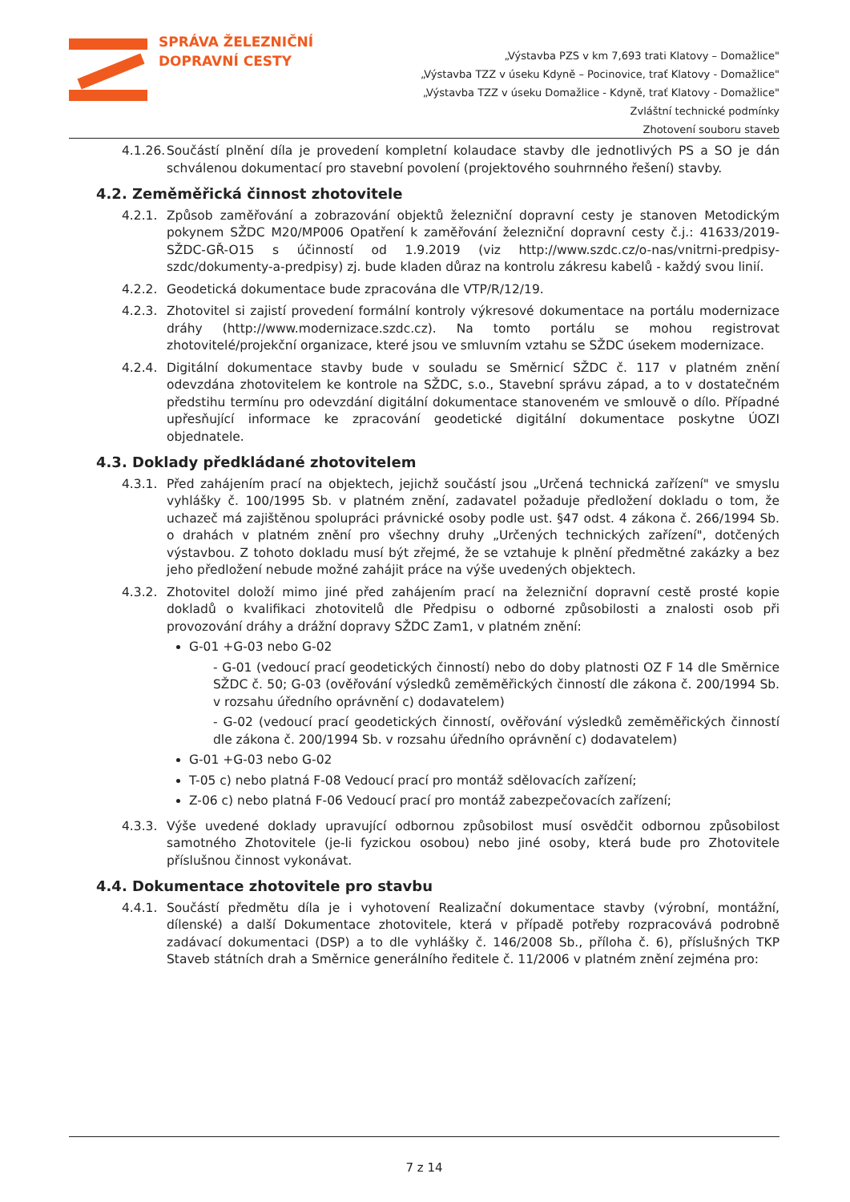SPRÁVA ŽELEZNIČNÍ
DOPRAVNÍ CESTY
„Výstavba PZS v km 7,693 trati Klatovy – Domažlice"
„Výstavba TZZ v úseku Kdyně – Pocinovice, trať Klatovy - Domažlice"
„Výstavba TZZ v úseku Domažlice - Kdyně, trať Klatovy - Domažlice"
Zvláštní technické podmínky
Zhotovení souboru staveb
4.1.26.
Součástí plnění díla je provedení kompletní kolaudace stavby dle jednotlivých PS a SO je dán schválenou dokumentací pro stavební povolení (projektového souhrnného řešení) stavby.
4.2. Zeměměřická činnost zhotovitele
4.2.1. Způsob zaměřování a zobrazování objektů železniční dopravní cesty je stanoven Metodickým pokynem SŽDC M20/MP006 Opatření k zaměřování železniční dopravní cesty č.j.: 41633/2019-SŽDC-GŘ-O15 s účinností od 1.9.2019 (viz http://www.szdc.cz/o-nas/vnitrni-predpisy-szdc/dokumenty-a-predpisy) zj. bude kladen důraz na kontrolu zákresu kabelů - každý svou linií.
4.2.2. Geodetická dokumentace bude zpracována dle VTP/R/12/19.
4.2.3. Zhotovitel si zajistí provedení formální kontroly výkresové dokumentace na portálu modernizace dráhy (http://www.modernizace.szdc.cz). Na tomto portálu se mohou registrovat zhotovitelé/projekční organizace, které jsou ve smluvním vztahu se SŽDC úsekem modernizace.
4.2.4. Digitální dokumentace stavby bude v souladu se Směrnicí SŽDC č. 117 v platném znění odevzdána zhotovitelem ke kontrole na SŽDC, s.o., Stavební správu západ, a to v dostatečném předstihu termínu pro odevzdání digitální dokumentace stanoveném ve smlouvě o dílo. Případné upřesňující informace ke zpracování geodetické digitální dokumentace poskytne ÚOZI objednatele.
4.3. Doklady předkládané zhotovitelem
4.3.1. Před zahájením prací na objektech, jejichž součástí jsou „Určená technická zařízení" ve smyslu vyhlášky č. 100/1995 Sb. v platném znění, zadavatel požaduje předložení dokladu o tom, že uchazeč má zajištěnou spolupráci právnické osoby podle ust. §47 odst. 4 zákona č. 266/1994 Sb. o drahách v platném znění pro všechny druhy „Určených technických zařízení", dotčených výstavbou. Z tohoto dokladu musí být zřejmé, že se vztahuje k plnění předmětné zakázky a bez jeho předložení nebude možné zahájit práce na výše uvedených objektech.
4.3.2. Zhotovitel doloží mimo jiné před zahájením prací na železniční dopravní cestě prosté kopie dokladů o kvalifikaci zhotovitelů dle Předpisu o odborné způsobilosti a znalosti osob při provozování dráhy a drážní dopravy SŽDC Zam1, v platném znění:
G-01 +G-03 nebo G-02
- G-01 (vedoucí prací geodetických činností) nebo do doby platnosti OZ F 14 dle Směrnice SŽDC č. 50; G-03 (ověřování výsledků zeměměřických činností dle zákona č. 200/1994 Sb. v rozsahu úředního oprávnění c) dodavatelem)
- G-02 (vedoucí prací geodetických činností, ověřování výsledků zeměměřických činností dle zákona č. 200/1994 Sb. v rozsahu úředního oprávnění c) dodavatelem)
G-01 +G-03 nebo G-02
T-05 c) nebo platná F-08 Vedoucí prací pro montáž sdělovacích zařízení;
Z-06 c) nebo platná F-06 Vedoucí prací pro montáž zabezpečovacích zařízení;
4.3.3. Výše uvedené doklady upravující odbornou způsobilost musí osvědčit odbornou způsobilost samotného Zhotovitele (je-li fyzickou osobou) nebo jiné osoby, která bude pro Zhotovitele příslušnou činnost vykonávat.
4.4. Dokumentace zhotovitele pro stavbu
4.4.1. Součástí předmětu díla je i vyhotovení Realizační dokumentace stavby (výrobní, montážní, dílenské) a další Dokumentace zhotovitele, která v případě potřeby rozpracovává podrobně zadávací dokumentaci (DSP) a to dle vyhlášky č. 146/2008 Sb., příloha č. 6), příslušných TKP Staveb státních drah a Směrnice generálního ředitele č. 11/2006 v platném znění zejména pro:
7 z 14